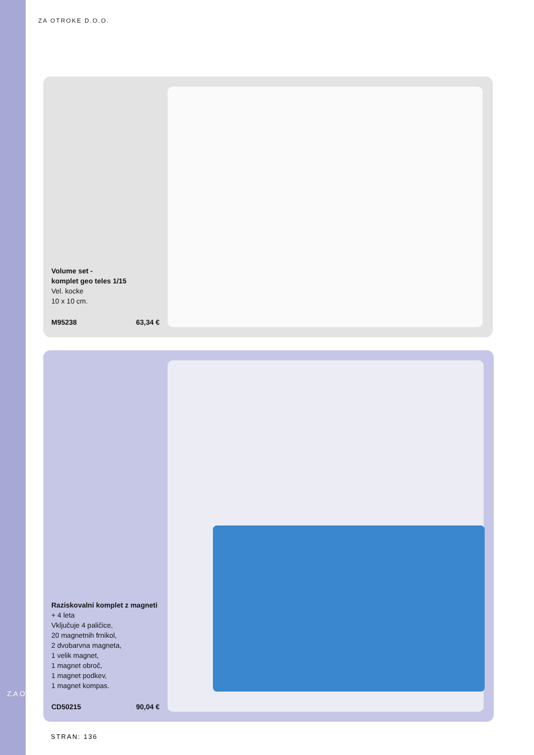Z.A OTROKE
ZA OTROKE D.O.O.
Volume set -
komplet geo teles 1/15
Vel. kocke
10 x 10 cm.
M95238 63,34 €
Raziskovalni komplet z magneti
+ 4 leta
Vključuje 4 paličice,
20 magnetnih frnikol,
2 dvobarvna magneta,
1 velik magnet,
1 magnet obroč,
1 magnet podkev,
1 magnet kompas.
CD50215 90,04 €
STRAN: 136